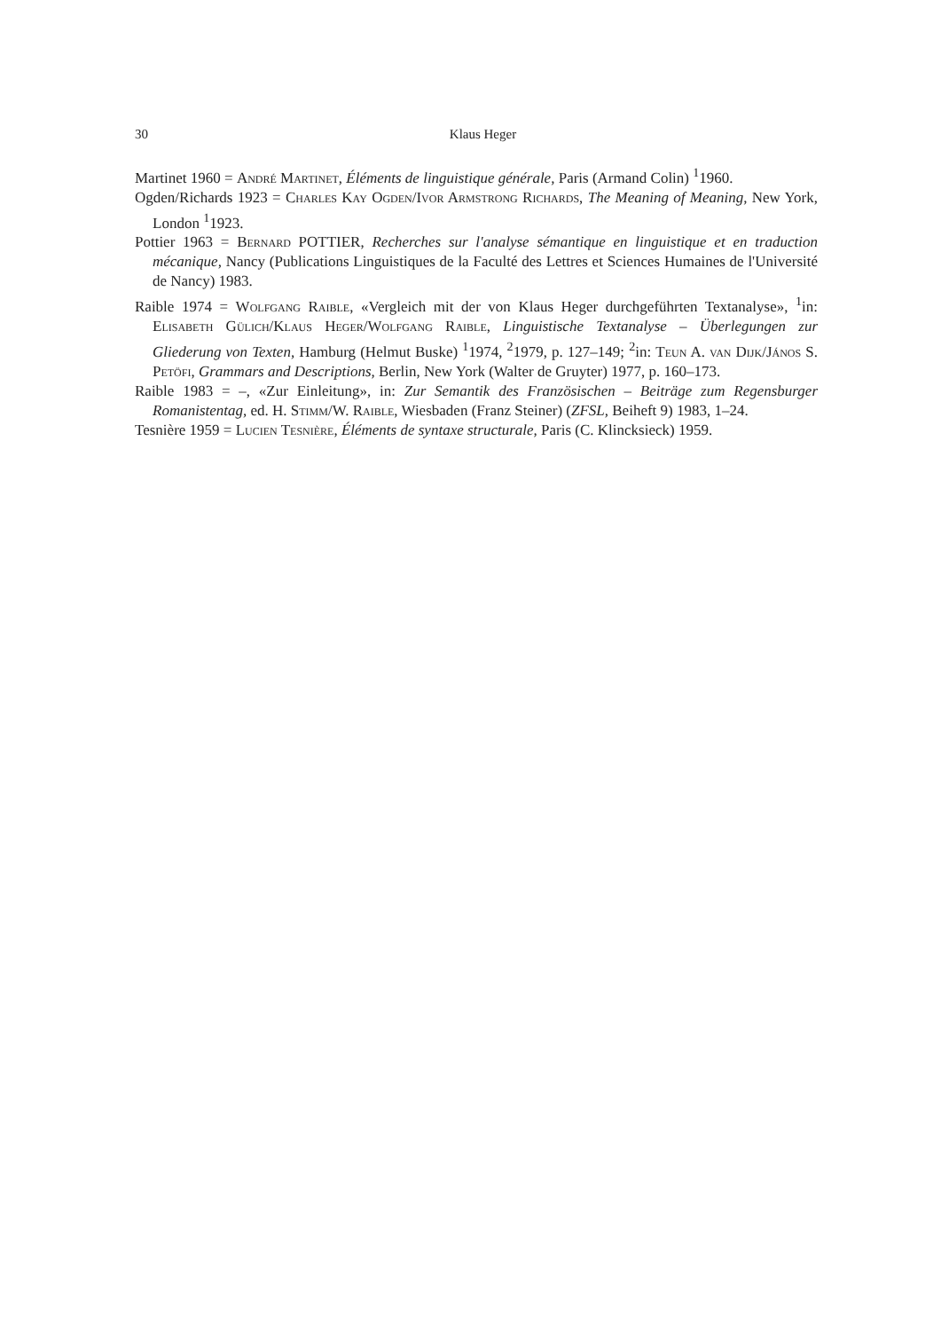30 Klaus Heger
Martinet 1960 = André Martinet, Éléments de linguistique générale, Paris (Armand Colin) <sup>1</sup>1960.
Ogden/Richards 1923 = Charles Kay Ogden/Ivor Armstrong Richards, The Meaning of Meaning, New York, London <sup>1</sup>1923.
Pottier 1963 = Bernard POTTIER, Recherches sur l'analyse sémantique en linguistique et en traduction mécanique, Nancy (Publications Linguistiques de la Faculté des Lettres et Sciences Humaines de l'Université de Nancy) 1983.
Raible 1974 = Wolfgang Raible, «Vergleich mit der von Klaus Heger durchgeführten Textanalyse», <sup>1</sup>in: Elisabeth Gülich/Klaus Heger/Wolfgang Raible, Linguistische Textanalyse – Überlegungen zur Gliederung von Texten, Hamburg (Helmut Buske) <sup>1</sup>1974, <sup>2</sup>1979, p. 127–149; <sup>2</sup>in: Teun A. van Dijk/János S. Petöfi, Grammars and Descriptions, Berlin, New York (Walter de Gruyter) 1977, p. 160–173.
Raible 1983 = –, «Zur Einleitung», in: Zur Semantik des Französischen – Beiträge zum Regensburger Romanistentag, ed. H. Stimm/W. Raible, Wiesbaden (Franz Steiner) (ZFSL, Beiheft 9) 1983, 1–24.
Tesnière 1959 = Lucien Tesnière, Éléments de syntaxe structurale, Paris (C. Klincksieck) 1959.